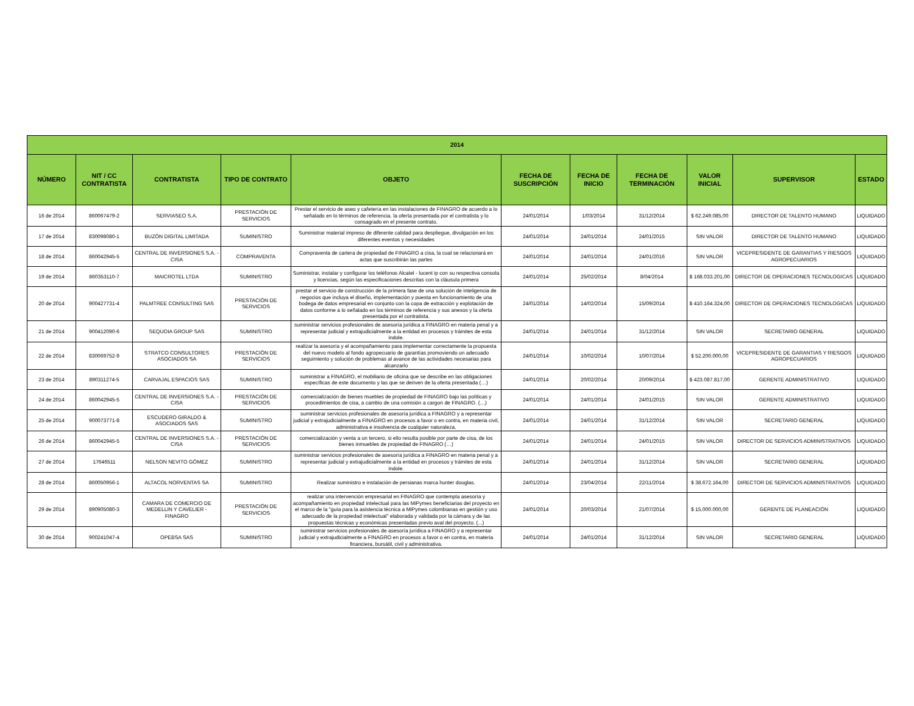| 2014 | | | | | | | | | | |
| --- | --- | --- | --- | --- | --- | --- | --- | --- | --- | --- |
| NÚMERO | NIT / CC CONTRATISTA | CONTRATISTA | TIPO DE CONTRATO | OBJETO | FECHA DE SUSCRIPCIÓN | FECHA DE INICIO | FECHA DE TERMINACIÓN | VALOR INICIAL | SUPERVISOR | ESTADO |
| 16 de 2014 | 860067479-2 | SERVIASEO S.A. | PRESTACIÓN DE SERVICIOS | Prestar el servicio de aseo y cafetería en las instalaciones de FINAGRO de acuerdo a lo señalado en lo términos de referencia. la oferta presentada por el contratista y lo consagrado en el presente contrato. | 24/01/2014 | 1/03/2014 | 31/12/2014 | $ 62.249.085,00 | DIRECTOR DE TALENTO HUMANO | LIQUIDADO |
| 17 de 2014 | 830098080-1 | BUZÓN DIGITAL LIMITADA | SUMINISTRO | Suministrar material impreso de diferente calidad para despliegue, divulgación en los diferentes eventos y necesidades | 24/01/2014 | 24/01/2014 | 24/01/2015 | SIN VALOR | DIRECTOR DE TALENTO HUMANO | LIQUIDADO |
| 18 de 2014 | 860042945-5 | CENTRAL DE INVERSIONES S.A. - CISA | COMPRAVENTA | Compraventa de cartera de propiedad de FINAGRO a cisa, la cual se relacionará en actas que suscribirán las partes | 24/01/2014 | 24/01/2014 | 24/01/2016 | SIN VALOR | VICEPRESIDENTE DE GARANTIAS Y RIESGOS AGROPECUARIOS | LIQUIDADO |
| 19 de 2014 | 860353110-7 | MAICROTEL LTDA | SUMINISTRO | Suministrar, instalar y configurar los teléfonos Alcatel - lucent ip con su respectiva consola y licencias, según las especificaciones descritas con la cláusula primera | 24/01/2014 | 25/02/2014 | 8/04/2014 | $ 168.033.201,00 | DIRECTOR DE OPERACIONES TECNOLOGICAS | LIQUIDADO |
| 20 de 2014 | 900427731-4 | PALMTREE CONSULTING SAS | PRESTACIÓN DE SERVICIOS | prestar el servicio de construcción de la primera fase de una solución de inteligencia de negocios que incluya el diseño, implementación y puesta en funcionamiento de una bodega de datos empresarial en conjunto con la copa de extracción y explotación de datos conforme a lo señalado en los términos de referencia y sus anexos y la oferta presentada por el contratista. | 24/01/2014 | 14/02/2014 | 15/09/2014 | $ 410.164.324,00 | DIRECTOR DE OPERACIONES TECNOLOGICAS | LIQUIDADO |
| 21 de 2014 | 900412090-6 | SEQUOIA GROUP SAS | SUMINISTRO | suministrar servicios profesionales de asesoría jurídica a FINAGRO en materia penal y a representar judicial y extrajudicialmente a la entidad en procesos y trámites de esta índole. | 24/01/2014 | 24/01/2014 | 31/12/2014 | SIN VALOR | SECRETARIO GENERAL | LIQUIDADO |
| 22 de 2014 | 830069752-9 | STRATCO CONSULTORES ASOCIADOS SA | PRESTACIÓN DE SERVICIOS | realizar la asesoría y el acompañamiento para implementar correctamente la propuesta del nuevo modelo al fondo agropecuario de garantías promoviendo un adecuado seguimiento y solución de problemas al avance de las actividades necesarias para alcanzarlo | 24/01/2014 | 10/02/2014 | 10/07/2014 | $ 52.200.000,00 | VICEPRESIDENTE DE GARANTIAS Y RIESGOS AGROPECUARIOS | LIQUIDADO |
| 23 de 2014 | 890311274-5 | CARVAJAL ESPACIOS SAS | SUMINISTRO | suministrar a FINAGRO, el mobiliario de oficina que se describe en las obligaciones específicas de este documento y las que se deriven de la oferta presentada (…) | 24/01/2014 | 20/02/2014 | 20/09/2014 | $ 423.087.817,00 | GERENTE ADMINISTRATIVO | LIQUIDADO |
| 24 de 2014 | 860042945-5 | CENTRAL DE INVERSIONES S.A. - CISA | PRESTACIÓN DE SERVICIOS | comercialización de bienes muebles de propiedad de FINAGRO bajo las políticas y procedimientos de cisa, a cambio de una comisión a cargon de FINAGRO. (…) | 24/01/2014 | 24/01/2014 | 24/01/2015 | SIN VALOR | GERENTE ADMINISTRATIVO | LIQUIDADO |
| 25 de 2014 | 900073771-8 | ESCUDERO GIRALDO & ASOCIADOS SAS | SUMINISTRO | suministrar servicios profesionales de asesoría jurídica a FINAGRO y a representar judicial y extrajudicialmente a FINAGRO en procesos a favor o en contra, en materia civil, administrativa e insolvencia de cualquier naturaleza. | 24/01/2014 | 24/01/2014 | 31/12/2014 | SIN VALOR | SECRETARIO GENERAL | LIQUIDADO |
| 26 de 2014 | 860042945-5 | CENTRAL DE INVERSIONES S.A. - CISA | PRESTACIÓN DE SERVICIOS | comercialización y venta a un tercero, si ello resulta posible por parte de cisa, de los bienes inmuebles de propiedad de FINAGRO (…) | 24/01/2014 | 24/01/2014 | 24/01/2015 | SIN VALOR | DIRECTOR DE SERVICIOS ADMINISTRATIVOS | LIQUIDADO |
| 27 de 2014 | 17646511 | NELSON NEVITO GÓMEZ | SUMINISTRO | suministrar servicios profesionales de asesoría jurídica a FINAGRO en materia penal y a representar judicial y extrajudicialmente a la entidad en procesos y trámites de esta índole. | 24/01/2014 | 24/01/2014 | 31/12/2014 | SIN VALOR | SECRETARIO GENERAL | LIQUIDADO |
| 28 de 2014 | 860050956-1 | ALTACOL NORVENTAS SA | SUMINISTRO | Realizar suministro e instalación de persianas marca hunter douglas. | 24/01/2014 | 23/04/2014 | 22/11/2014 | $ 38.672.164,00 | DIRECTOR DE SERVICIOS ADMINISTRATIVOS | LIQUIDADO |
| 29 de 2014 | 890905080-3 | CAMARA DE COMERCIO DE MEDELLIN Y CAVELIER - FINAGRO | PRESTACIÓN DE SERVICIOS | realizar una intervención empresarial en FINAGRO que contempla asesoría y acompañamiento en propiedad intelectual para las MiPymes beneficiarias del proyecto en el marco de la "guía para la asistencia técnica a MiPymes colombianas en gestión y uso adecuado de la propiedad intelectual" elaborada y validada por la cámara y de las propuestas técnicas y económicas presentadas previo aval del proyecto. (...) | 24/01/2014 | 20/03/2014 | 21/07/2014 | $ 15.000.000,00 | GERENTE DE PLANEACIÓN | LIQUIDADO |
| 30 de 2014 | 900241047-4 | OPEBSA SAS | SUMINISTRO | suministrar servicios profesionales de asesoría jurídica a FINAGRO y a representar judicial y extrajudicialmente a FINAGRO en procesos a favor o en contra, en materia financiera, bursátil, civil y administrativa. | 24/01/2014 | 24/01/2014 | 31/12/2014 | SIN VALOR | SECRETARIO GENERAL | LIQUIDADO |